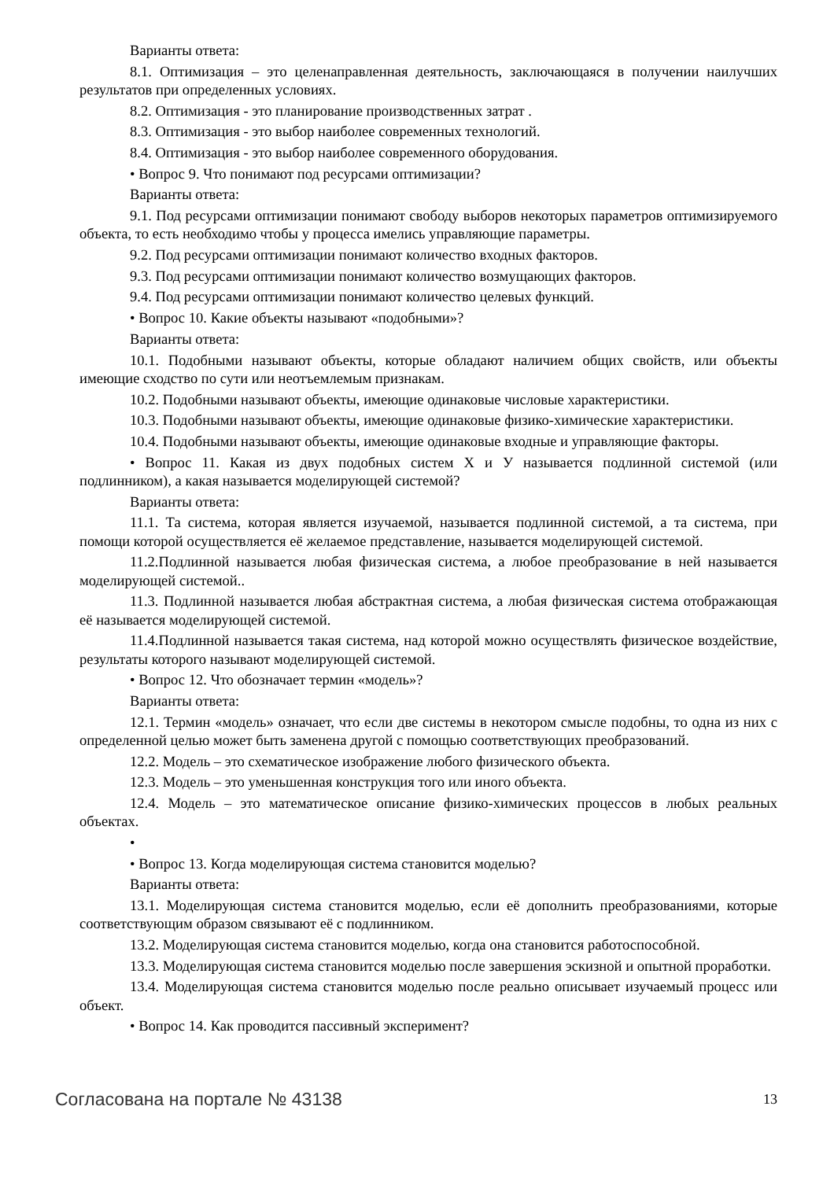Варианты ответа:
8.1. Оптимизация – это целенаправленная деятельность, заключающаяся в получении наилучших результатов при определенных условиях.
8.2. Оптимизация - это планирование производственных затрат .
8.3. Оптимизация - это выбор наиболее современных технологий.
8.4. Оптимизация - это выбор наиболее современного оборудования.
• Вопрос 9. Что понимают под ресурсами оптимизации?
Варианты ответа:
9.1. Под ресурсами оптимизации понимают свободу выборов некоторых параметров оптимизируемого объекта, то есть необходимо чтобы у процесса имелись управляющие параметры.
9.2. Под ресурсами оптимизации понимают количество входных факторов.
9.3. Под ресурсами оптимизации понимают количество возмущающих факторов.
9.4. Под ресурсами оптимизации понимают количество целевых функций.
• Вопрос 10. Какие объекты называют «подобными»?
Варианты ответа:
10.1. Подобными называют объекты, которые обладают наличием общих свойств, или объекты имеющие сходство по сути или неотъемлемым признакам.
10.2. Подобными называют объекты, имеющие одинаковые числовые характеристики.
10.3. Подобными называют объекты, имеющие одинаковые физико-химические характеристики.
10.4. Подобными называют объекты, имеющие одинаковые входные и управляющие факторы.
• Вопрос 11. Какая из двух подобных систем Х и У называется подлинной системой (или подлинником), а какая называется моделирующей системой?
Варианты ответа:
11.1. Та система, которая является изучаемой, называется подлинной системой, а та система, при помощи которой осуществляется её желаемое представление, называется моделирующей системой.
11.2.Подлинной называется любая физическая система, а любое преобразование в ней называется моделирующей системой..
11.3. Подлинной называется любая абстрактная система, а любая физическая система отображающая её называется моделирующей системой.
11.4.Подлинной называется такая система, над которой можно осуществлять физическое воздействие, результаты которого называют моделирующей системой.
• Вопрос 12. Что обозначает термин «модель»?
Варианты ответа:
12.1. Термин «модель» означает, что если две системы в некотором смысле подобны, то одна из них с определенной целью может быть заменена другой с помощью соответствующих преобразований.
12.2. Модель – это схематическое изображение любого физического объекта.
12.3. Модель – это уменьшенная конструкция того или иного объекта.
12.4. Модель – это математическое описание физико-химических процессов в любых реальных объектах.
•
• Вопрос 13. Когда моделирующая система становится моделью?
Варианты ответа:
13.1. Моделирующая система становится моделью, если её дополнить преобразованиями, которые соответствующим образом связывают её с подлинником.
13.2. Моделирующая система становится моделью, когда она становится работоспособной.
13.3. Моделирующая система становится моделью после завершения эскизной и опытной проработки.
13.4. Моделирующая система становится моделью после реально описывает изучаемый процесс или объект.
• Вопрос 14. Как проводится пассивный эксперимент?
Согласована на портале № 43138 13